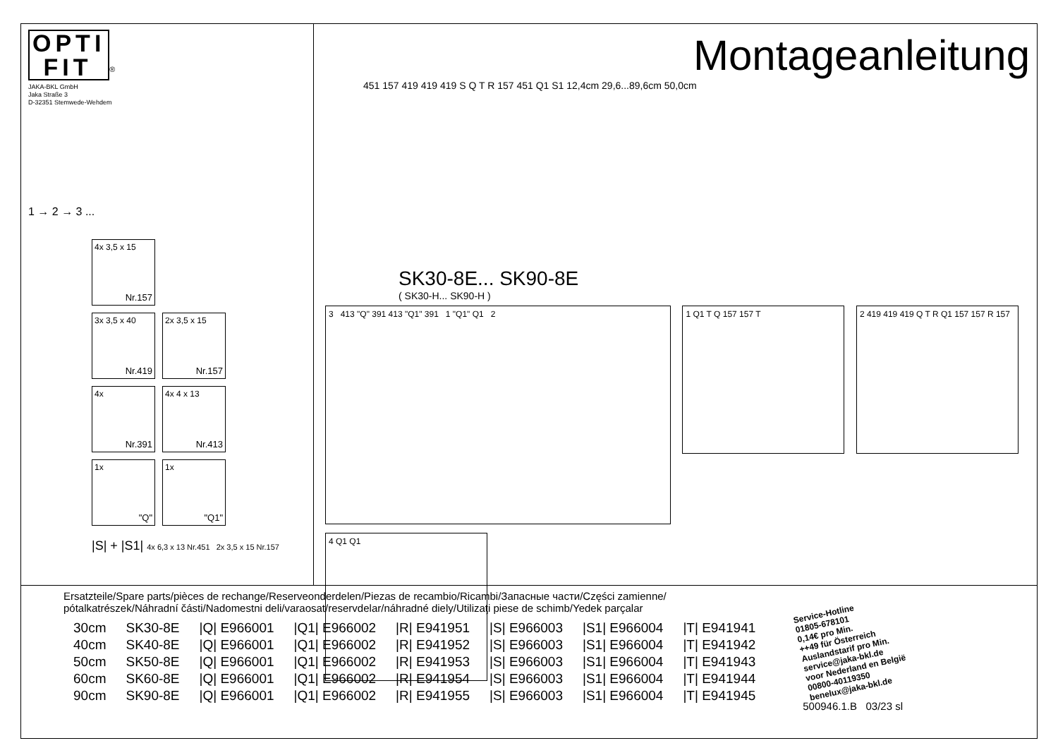OPTI
FIT
<sup>®</sup>
JAKA-BKL GmbH
Jaka Straße 3
D-32351 Stemwede-Wehdem
1 → 2 → 3 ...
4x 3,5 x 15
Nr.157
3x 3,5 x 40
Nr.419
2x 3,5 x 15
Nr.157
4x
Nr.391
4x 4 x 13
Nr.413
1x
"Q"
1x
"Q1"
|S| + |S1| 4x 6,3 x 13 Nr.451 2x 3,5 x 15 Nr.157
Montageanleitung
451 157 419 419 419 S Q T R 157 451 Q1 S1 12,4cm 29,6...89,6cm 50,0cm
SK30-8E... SK90-8E
( SK30-H... SK90-H )
3 413 "Q" 391 413 "Q1" 391 1 "Q1" Q1 2
1 Q1 T Q 157 157 T
2 419 419 419 Q T R Q1 157 157 R 157
4 Q1 Q1
Ersatzteile/Spare parts/pièces de rechange/Reserveonderdelen/Piezas de recambio/Ricambi/Запасные части/Części zamienne/
pótalkatrészek/Náhradní části/Nadomestni deli/varaosat/reservdelar/náhradné diely/Utilizaţi piese de schimb/Yedek parçalar
| 30cm | SK30-8E | /Q/ E966001 | /Q1/ E966002 | /R/ E941951 | /S/ E966003 | /S1/ E966004 | /T/ E941941 |
| 40cm | SK40-8E | /Q/ E966001 | /Q1/ E966002 | /R/ E941952 | /S/ E966003 | /S1/ E966004 | /T/ E941942 |
| 50cm | SK50-8E | /Q/ E966001 | /Q1/ E966002 | /R/ E941953 | /S/ E966003 | /S1/ E966004 | /T/ E941943 |
| 60cm | SK60-8E | /Q/ E966001 | /Q1/ E966002 | /R/ E941954 | /S/ E966003 | /S1/ E966004 | /T/ E941944 |
| 90cm | SK90-8E | /Q/ E966001 | /Q1/ E966002 | /R/ E941955 | /S/ E966003 | /S1/ E966004 | /T/ E941945 |
Service-Hotline
01805-678101
0,14€ pro Min.
++49 für Österreich
Auslandstarif pro Min.
service@jaka-bkl.de
voor Nederland en België
00800-40119350
benelux@jaka-bkl.de
500946.1.B 03/23 sl